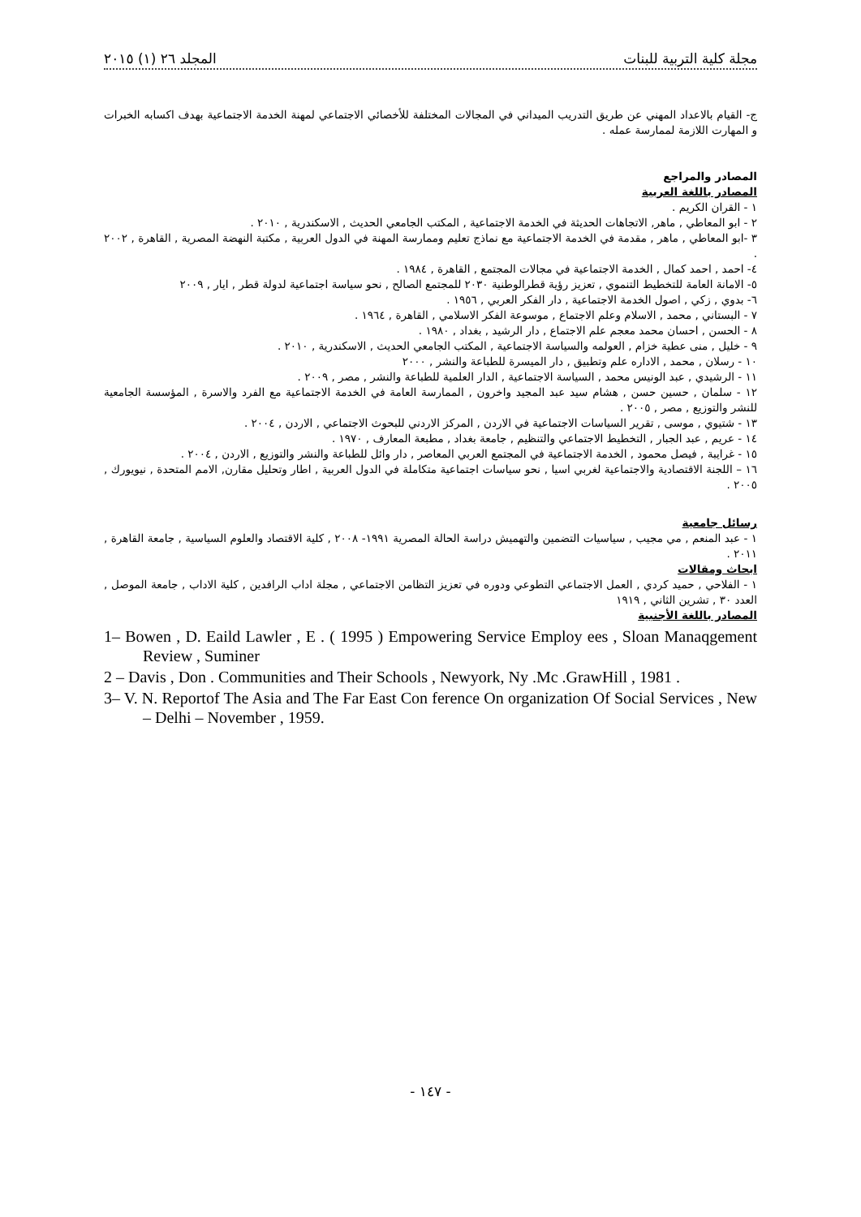مجلة كلية التربية للبنات المجلد ٢٦ (١) ٢٠١٥
ج- القيام بالاعداد المهني عن طريق التدريب الميداني في المجالات المختلفة للأخصائي الاجتماعي لمهنة الخدمة الاجتماعية بهدف اكسابه الخبرات و المهارت اللازمة لممارسة عمله .
المصادر والمراجع
المصادر باللغة العربية
١ - القران الكريم .
٢ - ابو المعاطي , ماهر, الاتجاهات الحديثة في الخدمة الاجتماعية , المكتب الجامعي الحديث , الاسكندرية , ٢٠١٠ .
٣ -ابو المعاطي , ماهر , مقدمة في الخدمة الاجتماعية مع نماذج تعليم وممارسة المهنة في الدول العربية , مكتبة النهضة المصرية , القاهرة , ٢٠٠٢ .
٤- احمد , احمد كمال , الخدمة الاجتماعية في مجالات المجتمع , القاهرة , ١٩٨٤ .
٥- الامانة العامة للتخطيط التنموي , تعزيز رؤية قطرالوطنية ٢٠٣٠ للمجتمع الصالح , نحو سياسة اجتماعية لدولة قطر , ايار , ٢٠٠٩
٦- بدوي , زكي , اصول الخدمة الاجتماعية , دار الفكر العربي , ١٩٥٦ .
٧ - البستاني , محمد , الاسلام وعلم الاجتماع , موسوعة الفكر الاسلامي , القاهرة , ١٩٦٤ .
٨ - الحسن , احسان محمد معجم علم الاجتماع , دار الرشيد , بغداد , ١٩٨٠ .
٩ - خليل , منى عطية خزام , العولمه والسياسة الاجتماعية , المكتب الجامعي الحديث , الاسكندرية , ٢٠١٠ .
١٠ - رسلان , محمد , الاداره علم وتطبيق , دار الميسرة للطباعة والنشر , ٢٠٠٠
١١ - الرشيدي , عبد الونيس محمد , السياسة الاجتماعية , الدار العلمية للطباعة والنشر , مصر , ٢٠٠٩ .
١٢ - سلمان , حسين حسن , هشام سيد عبد المجيد واخرون , الممارسة العامة في الخدمة الاجتماعية مع الفرد والاسرة , المؤسسة الجامعية للنشر والتوزيع , مصر , ٢٠٠٥ .
١٣ - شتيوي , موسى , تقرير السياسات الاجتماعية في الاردن , المركز الاردني للبحوث الاجتماعي , الاردن , ٢٠٠٤ .
١٤ - عريم , عبد الجبار , التخطيط الاجتماعي والتنظيم , جامعة بغداد , مطبعة المعارف , ١٩٧٠ .
١٥ - غرايبة , فيصل محمود , الخدمة الاجتماعية في المجتمع العربي المعاصر , دار وائل للطباعة والنشر والتوزيع , الاردن , ٢٠٠٤ .
١٦ – اللجنة الاقتصادية والاجتماعية لغربي اسيا , نحو سياسات اجتماعية متكاملة في الدول العربية , اطار وتحليل مقارن, الامم المتحدة , نيويورك , ٢٠٠٥ .
رسائل جامعية
١ - عبد المنعم , مي مجيب , سياسيات التضمين والتهميش دراسة الحالة المصرية ١٩٩١- ٢٠٠٨ , كلية الاقتصاد والعلوم السياسية , جامعة القاهرة , ٢٠١١ .
ابحاث ومقالات
١ - الفلاحي , حميد كردي , العمل الاجتماعي التطوعي ودوره في تعزيز التظامن الاجتماعي , مجلة اداب الرافدين , كلية الاداب , جامعة الموصل , العدد ٣٠ , تشرين الثاني , ١٩١٩
المصادر باللغة الأجنبية
1– Bowen , D. Eaild Lawler , E . ( 1995 ) Empowering Service Employ ees , Sloan Manaqgement Review , Suminer
2 – Davis , Don . Communities and Their Schools , Newyork, Ny .Mc .GrawHill , 1981 .
3– V. N. Reportof The Asia and The Far East Con ference On organization Of Social Services , New – Delhi – November , 1959.
- ١٤٧ -